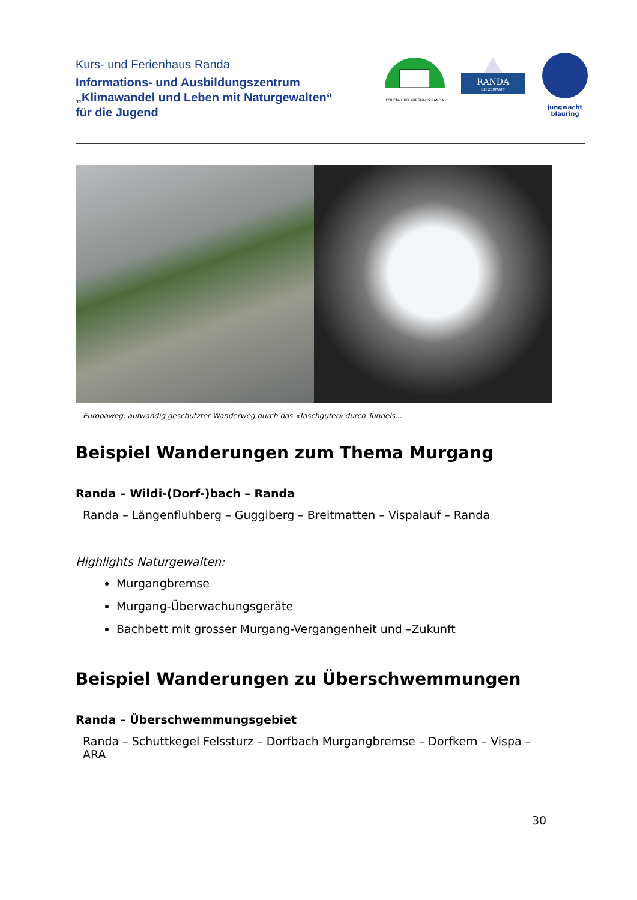Kurs- und Ferienhaus Randa
Informations- und Ausbildungszentrum
„Klimawandel und Leben mit Naturgewalten“
für die Jugend
FERIEN- UND KURSHAUS RANDA
RANDA
BEI ZERMATT
jungwacht
blauring
Europaweg: aufwändig geschützter Wanderweg durch das «Täschgufer» durch Tunnels...
Beispiel Wanderungen zum Thema Murgang
Randa – Wildi-(Dorf-)bach – Randa
Randa – Längenfluhberg – Guggiberg – Breitmatten – Vispalauf – Randa
Highlights Naturgewalten:
Murgangbremse
Murgang-Überwachungsgeräte
Bachbett mit grosser Murgang-Vergangenheit und –Zukunft
Beispiel Wanderungen zu Überschwemmungen
Randa – Überschwemmungsgebiet
Randa – Schuttkegel Felssturz – Dorfbach Murgangbremse – Dorfkern – Vispa – ARA
30